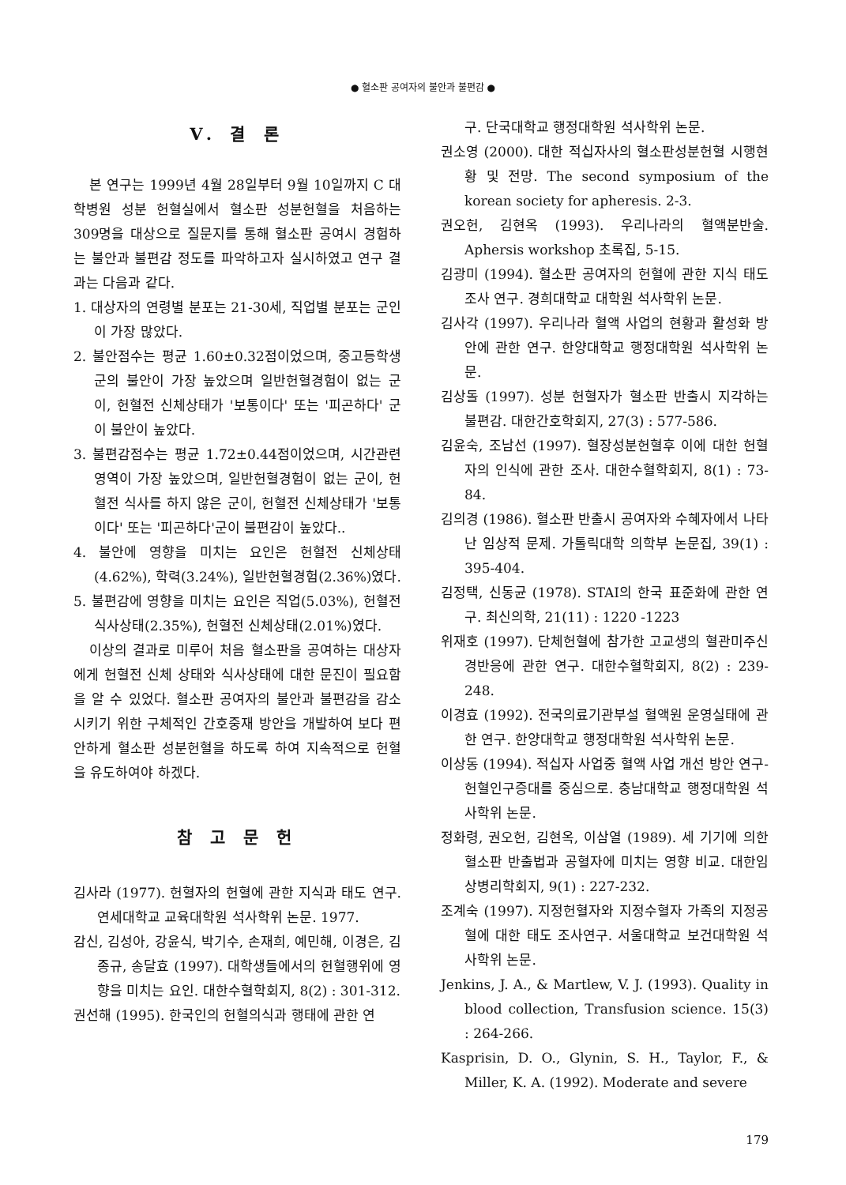● 혈소판 공여자의 불안과 불편감 ●
V. 결 론
본 연구는 1999년 4월 28일부터 9월 10일까지 C 대학병원 성분 헌혈실에서 혈소판 성분헌혈을 처음하는 309명을 대상으로 질문지를 통해 혈소판 공여시 경험하는 불안과 불편감 정도를 파악하고자 실시하였고 연구 결과는 다음과 같다.
1. 대상자의 연령별 분포는 21-30세, 직업별 분포는 군인이 가장 많았다.
2. 불안점수는 평균 1.60±0.32점이었으며, 중고등학생군의 불안이 가장 높았으며 일반헌혈경험이 없는 군이, 헌혈전 신체상태가 '보통이다' 또는 '피곤하다' 군이 불안이 높았다.
3. 불편감점수는 평균 1.72±0.44점이었으며, 시간관련 영역이 가장 높았으며, 일반헌혈경험이 없는 군이, 헌혈전 식사를 하지 않은 군이, 헌혈전 신체상태가 '보통이다' 또는 '피곤하다'군이 불편감이 높았다..
4. 불안에 영향을 미치는 요인은 헌혈전 신체상태(4.62%), 학력(3.24%), 일반헌혈경험(2.36%)였다.
5. 불편감에 영향을 미치는 요인은 직업(5.03%), 헌혈전 식사상태(2.35%), 헌혈전 신체상태(2.01%)였다.
이상의 결과로 미루어 처음 혈소판을 공여하는 대상자에게 헌혈전 신체 상태와 식사상태에 대한 문진이 필요함을 알 수 있었다. 혈소판 공여자의 불안과 불편감을 감소시키기 위한 구체적인 간호중재 방안을 개발하여 보다 편안하게 혈소판 성분헌혈을 하도록 하여 지속적으로 헌혈을 유도하여야 하겠다.
참 고 문 헌
김사라 (1977). 헌혈자의 헌혈에 관한 지식과 태도 연구. 연세대학교 교육대학원 석사학위 논문. 1977.
감신, 김성아, 강윤식, 박기수, 손재희, 예민해, 이경은, 김종규, 송달효 (1997). 대학생들에서의 헌혈행위에 영향을 미치는 요인. 대한수혈학회지, 8(2) : 301-312.
권선해 (1995). 한국인의 헌혈의식과 행태에 관한 연
구. 단국대학교 행정대학원 석사학위 논문.
권소영 (2000). 대한 적십자사의 혈소판성분헌혈 시행현황 및 전망. The second symposium of the korean society for apheresis. 2-3.
권오헌, 김현옥 (1993). 우리나라의 혈액분반술. Aphersis workshop 초록집, 5-15.
김광미 (1994). 혈소판 공여자의 헌혈에 관한 지식 태도 조사 연구. 경희대학교 대학원 석사학위 논문.
김사각 (1997). 우리나라 혈액 사업의 현황과 활성화 방안에 관한 연구. 한양대학교 행정대학원 석사학위 논문.
김상돌 (1997). 성분 헌혈자가 혈소판 반출시 지각하는 불편감. 대한간호학회지, 27(3) : 577-586.
김윤숙, 조남선 (1997). 혈장성분헌혈후 이에 대한 헌혈자의 인식에 관한 조사. 대한수혈학회지, 8(1) : 73-84.
김의경 (1986). 혈소판 반출시 공여자와 수혜자에서 나타난 임상적 문제. 가톨릭대학 의학부 논문집, 39(1) : 395-404.
김정택, 신동균 (1978). STAI의 한국 표준화에 관한 연구. 최신의학, 21(11) : 1220 -1223
위재호 (1997). 단체헌혈에 참가한 고교생의 혈관미주신경반응에 관한 연구. 대한수혈학회지, 8(2) : 239-248.
이경효 (1992). 전국의료기관부설 혈액원 운영실태에 관한 연구. 한양대학교 행정대학원 석사학위 논문.
이상동 (1994). 적십자 사업중 혈액 사업 개선 방안 연구-헌혈인구증대를 중심으로. 충남대학교 행정대학원 석사학위 논문.
정화령, 권오헌, 김현옥, 이삼열 (1989). 세 기기에 의한 혈소판 반출법과 공혈자에 미치는 영향 비교. 대한임상병리학회지, 9(1) : 227-232.
조계숙 (1997). 지정헌혈자와 지정수혈자 가족의 지정공혈에 대한 태도 조사연구. 서울대학교 보건대학원 석사학위 논문.
Jenkins, J. A., & Martlew, V. J. (1993). Quality in blood collection, Transfusion science. 15(3) : 264-266.
Kasprisin, D. O., Glynin, S. H., Taylor, F., & Miller, K. A. (1992). Moderate and severe
179